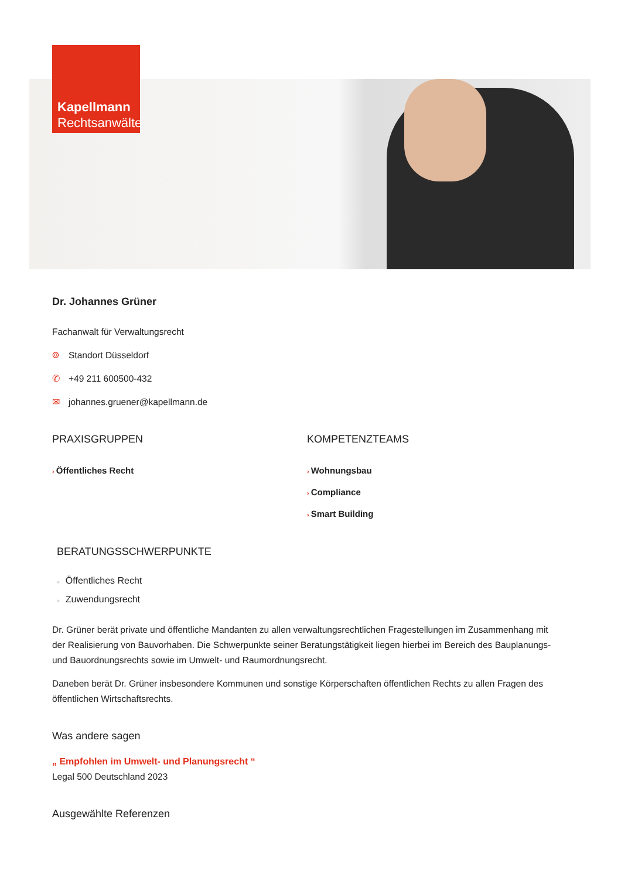Kapellmann
Rechtsanwälte
Dr. Johannes Grüner
Fachanwalt für Verwaltungsrecht
⌾ Standort Düsseldorf
✆ +49 211 600500-432
✉ johannes.gruener@kapellmann.de
PRAXISGRUPPEN
› Öffentliches Recht
KOMPETENZTEAMS
› Wohnungsbau
› Compliance
› Smart Building
BERATUNGSSCHWERPUNKTE
■ Öffentliches Recht
■ Zuwendungsrecht
Dr. Grüner berät private und öffentliche Mandanten zu allen verwaltungsrechtlichen Fragestellungen im Zusammenhang mit der Realisierung von Bauvorhaben. Die Schwerpunkte seiner Beratungstätigkeit liegen hierbei im Bereich des Bauplanungs- und Bauordnungsrechts sowie im Umwelt- und Raumordnungsrecht.
Daneben berät Dr. Grüner insbesondere Kommunen und sonstige Körperschaften öffentlichen Rechts zu allen Fragen des öffentlichen Wirtschaftsrechts.
Was andere sagen
„ Empfohlen im Umwelt- und Planungsrecht “
Legal 500 Deutschland 2023
Ausgewählte Referenzen